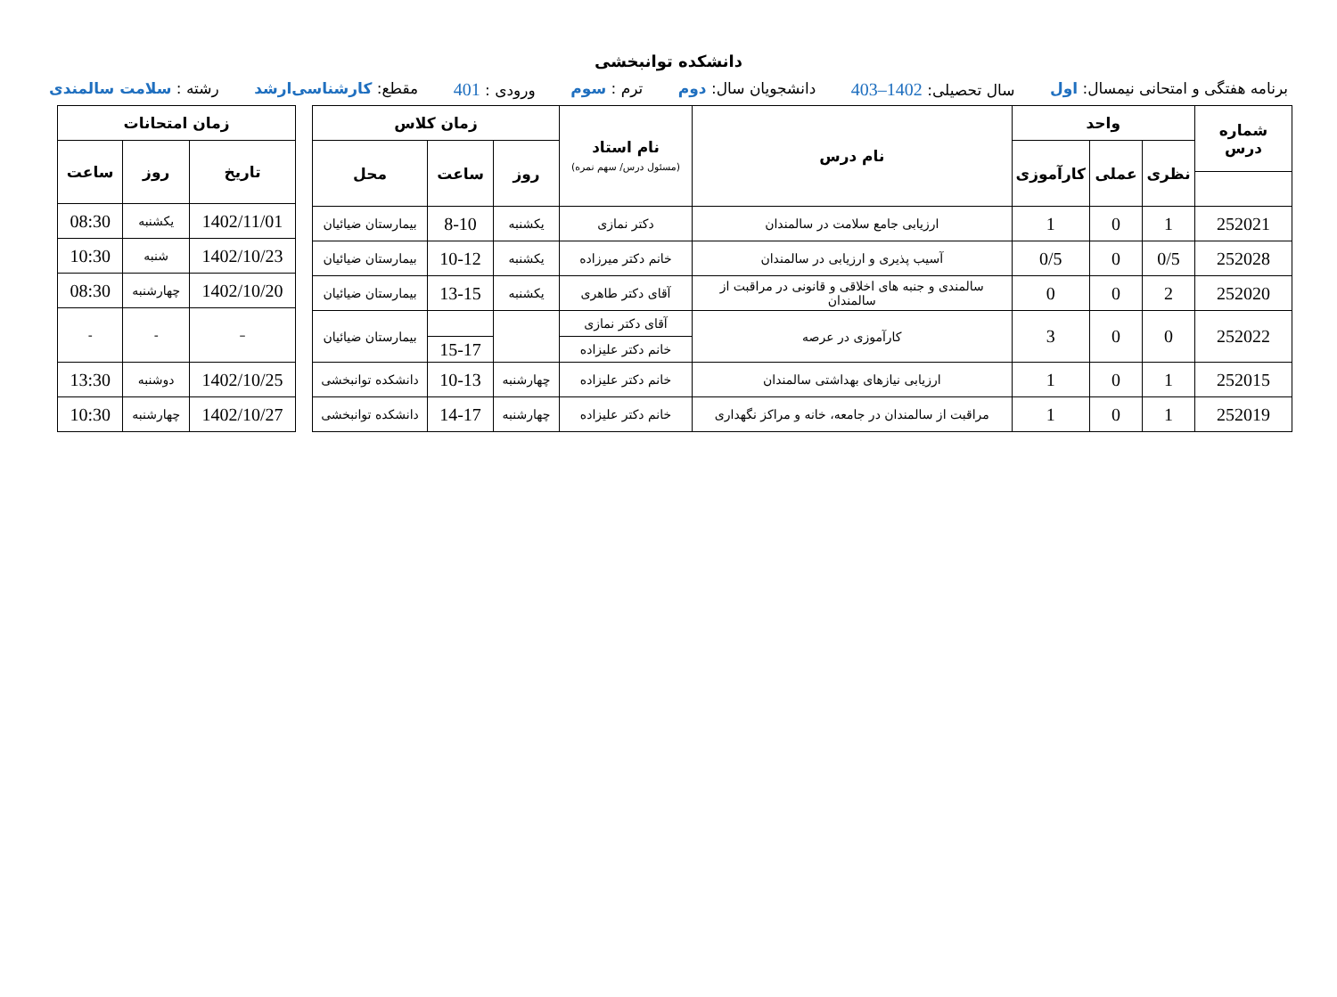دانشکده توانبخشی
برنامه هفتگی و امتحانی نیمسال: اول سال تحصیلی: 1402–403 دانشجویان سال: دوم ترم : سوم ورودی : 401 مقطع: کارشناسی‌ارشد رشته : سلامت سالمندی
| شماره درس | واحد | | | نام درس | نام استاد (مسئول درس/ سهم نمره) | زمان کلاس | | |
| --- | --- | --- | --- | --- | --- | --- | --- | --- |
| | نظری | عملی | کارآموزی | | | روز | ساعت | محل |
| 252021 | 1 | 0 | 1 | ارزیابی جامع سلامت در سالمندان | دکتر نمازی | یکشنبه | 8-10 | بیمارستان ضیائیان |
| 252028 | 0/5 | 0 | 0/5 | آسیب پذیری و ارزیابی در سالمندان | خانم دکتر میرزاده | یکشنبه | 10-12 | بیمارستان ضیائیان |
| 252020 | 2 | 0 | 0 | سالمندی و جنبه های اخلاقی و قانونی در مراقبت از سالمندان | آقای دکتر طاهری | یکشنبه | 13-15 | بیمارستان ضیائیان |
| 252022 | 0 | 0 | 3 | کارآموزی در عرصه | آقای دکتر نمازی | | | بیمارستان ضیائیان |
| | | | | | خانم دکتر علیزاده | | 15-17 | |
| 252015 | 1 | 0 | 1 | ارزیابی نیازهای بهداشتی سالمندان | خانم دکتر علیزاده | چهارشنبه | 10-13 | دانشکده توانبخشی |
| 252019 | 1 | 0 | 1 | مراقبت از سالمندان در جامعه، خانه و مراکز نگهداری | خانم دکتر علیزاده | چهارشنبه | 14-17 | دانشکده توانبخشی |
| زمان امتحانات | | |
| --- | --- | --- |
| تاریخ | روز | ساعت |
| 1402/11/01 | یکشنبه | 08:30 |
| 1402/10/23 | شنبه | 10:30 |
| 1402/10/20 | چهارشنبه | 08:30 |
| – | - | - |
| 1402/10/25 | دوشنبه | 13:30 |
| 1402/10/27 | چهارشنبه | 10:30 |